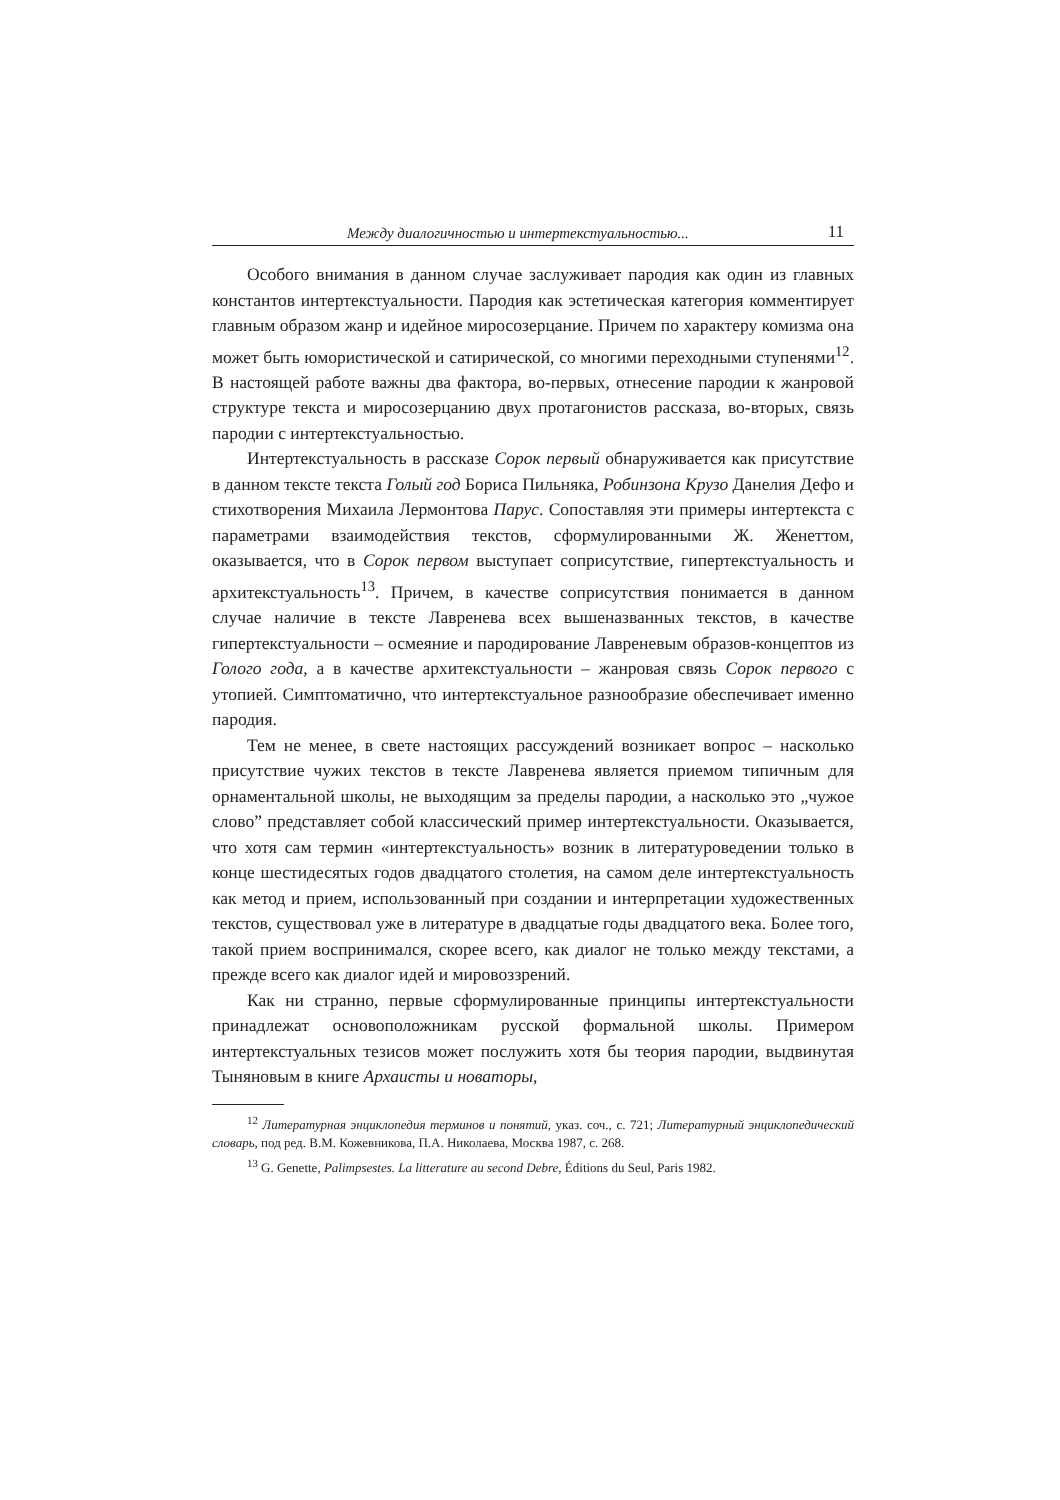Между диалогичностью и интертекстуальностью... 11
Особого внимания в данном случае заслуживает пародия как один из главных константов интертекстуальности. Пародия как эстетическая категория комментирует главным образом жанр и идейное миросозерцание. Причем по характеру комизма она может быть юмористической и сатирической, со многими переходными ступенями<sup>12</sup>. В настоящей работе важны два фактора, во-первых, отнесение пародии к жанровой структуре текста и миросозерцанию двух протагонистов рассказа, во-вторых, связь пародии с интертекстуальностью.
Интертекстуальность в рассказе Сорок первый обнаруживается как присутствие в данном тексте текста Голый год Бориса Пильняка, Робинзона Крузо Данелия Дефо и стихотворения Михаила Лермонтова Парус. Сопоставляя эти примеры интертекста с параметрами взаимодействия текстов, сформулированными Ж. Женеттом, оказывается, что в Сорок первом выступает соприсутствие, гипертекстуальность и архитекстуальность<sup>13</sup>. Причем, в качестве соприсутствия понимается в данном случае наличие в тексте Лавренева всех вышеназванных текстов, в качестве гипертекстуальности – осмеяние и пародирование Лавреневым образов-концептов из Голого года, а в качестве архитекстуальности – жанровая связь Сорок первого с утопией. Симптоматично, что интертекстуальное разнообразие обеспечивает именно пародия.
Тем не менее, в свете настоящих рассуждений возникает вопрос – насколько присутствие чужих текстов в тексте Лавренева является приемом типичным для орнаментальной школы, не выходящим за пределы пародии, а насколько это „чужое слово” представляет собой классический пример интертекстуальности. Оказывается, что хотя сам термин «интертекстуальность» возник в литературоведении только в конце шестидесятых годов двадцатого столетия, на самом деле интертекстуальность как метод и прием, использованный при создании и интерпретации художественных текстов, существовал уже в литературе в двадцатые годы двадцатого века. Более того, такой прием воспринимался, скорее всего, как диалог не только между текстами, а прежде всего как диалог идей и мировоззрений.
Как ни странно, первые сформулированные принципы интертекстуальности принадлежат основоположникам русской формальной школы. Примером интертекстуальных тезисов может послужить хотя бы теория пародии, выдвинутая Тыняновым в книге Архаисты и новаторы,
<sup>12</sup> Литературная энциклопедия терминов и понятий, указ. соч., с. 721; Литературный энциклопедический словарь, под ред. В.М. Кожевникова, П.А. Николаева, Москва 1987, с. 268.
<sup>13</sup> G. Genette, Palimpsestes. La litterature au second Debre, Éditions du Seul, Paris 1982.